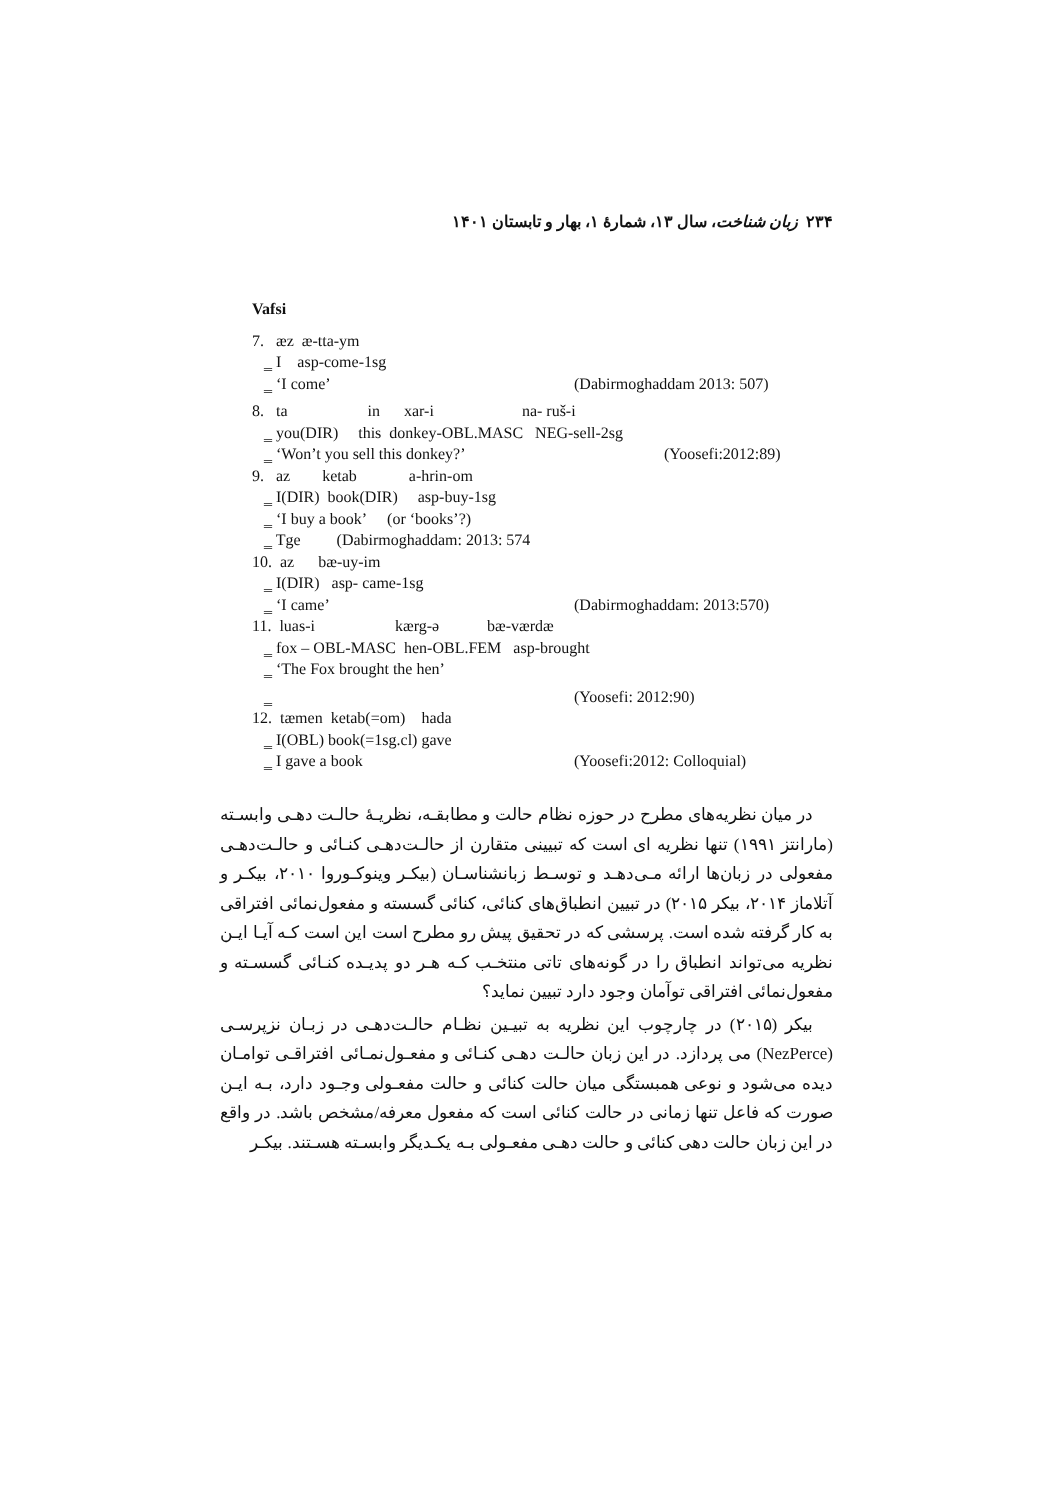۲۳۴ زبان شناخت، سال ۱۳، شمارۀ ۱، بهار و تابستان ۱۴۰۱
Vafsi
7. æz æ-tta-ym
‗ I asp-come-1sg
‗ ‘I come’ (Dabirmoghaddam 2013: 507)
8. ta in xar-i na- ruš-i
‗ you(DIR) this donkey-OBL.MASC NEG-sell-2sg
‗ ‘Won’t you sell this donkey?’ (Yoosefi:2012:89)
9. az ketab a-hrin-om
‗ I(DIR) book(DIR) asp-buy-1sg
‗ ‘I buy a book’ (or ‘books’?)
‗ Tge (Dabirmoghaddam: 2013: 574
10. az bæ-uy-im
‗ I(DIR) asp- came-1sg
‗ ‘I came’ (Dabirmoghaddam: 2013:570)
11. luas-i kærg-ə bæ-værdæ
‗ fox – OBL-MASC hen-OBL.FEM asp-brought
‗ ‘The Fox brought the hen’
‗ (Yoosefi: 2012:90)
12. tæmen ketab(=om) hada
‗ I(OBL) book(=1sg.cl) gave
‗ I gave a book (Yoosefi:2012: Colloquial)
در میان نظریه‌های مطرح در حوزه نظام حالت و مطابقـه، نظریـۀ حالـت دهـی وابسـته (مارانتز ۱۹۹۱) تنها نظریه ای است که تبیینی متقارن از حالـت‌دهـی کنـائی و حالـت‌دهـی مفعولی در زبان‌ها ارائه مـی‌دهـد و توسـط زبانشناسـان (بیکـر وینوکـوروا ۲۰۱۰، بیکـر و آتلاماز ۲۰۱۴، بیکر ۲۰۱۵) در تبیین انطباق‌های کنائی، کنائی گسسته و مفعول‌نمائی افتراقی به کار گرفته شده است. پرسشی که در تحقیق پیش رو مطرح است این است کـه آیـا ایـن نظریه می‌تواند انطباق را در گونه‌های تاتی منتخـب کـه هـر دو پدیـده کنـائی گسسـته و مفعول‌نمائی افتراقی توآمان وجود دارد تبیین نماید؟
بیکر (۲۰۱۵) در چارچوب این نظریه به تبیـین نظـام حالـت‌دهـی در زبـان نزپرسـی (NezPerce) می پردازد. در این زبان حالـت دهـی کنـائی و مفعـول‌نمـائی افتراقـی توامـان دیده می‌شود و نوعی همبستگی میان حالت کنائی و حالت مفعـولی وجـود دارد، بـه ایـن صورت که فاعل تنها زمانی در حالت کنائی است که مفعول معرفه/مشخص باشد. در واقع در این زبان حالت دهی کنائی و حالت دهـی مفعـولی بـه یکـدیگر وابسـته هسـتند. بیکـر